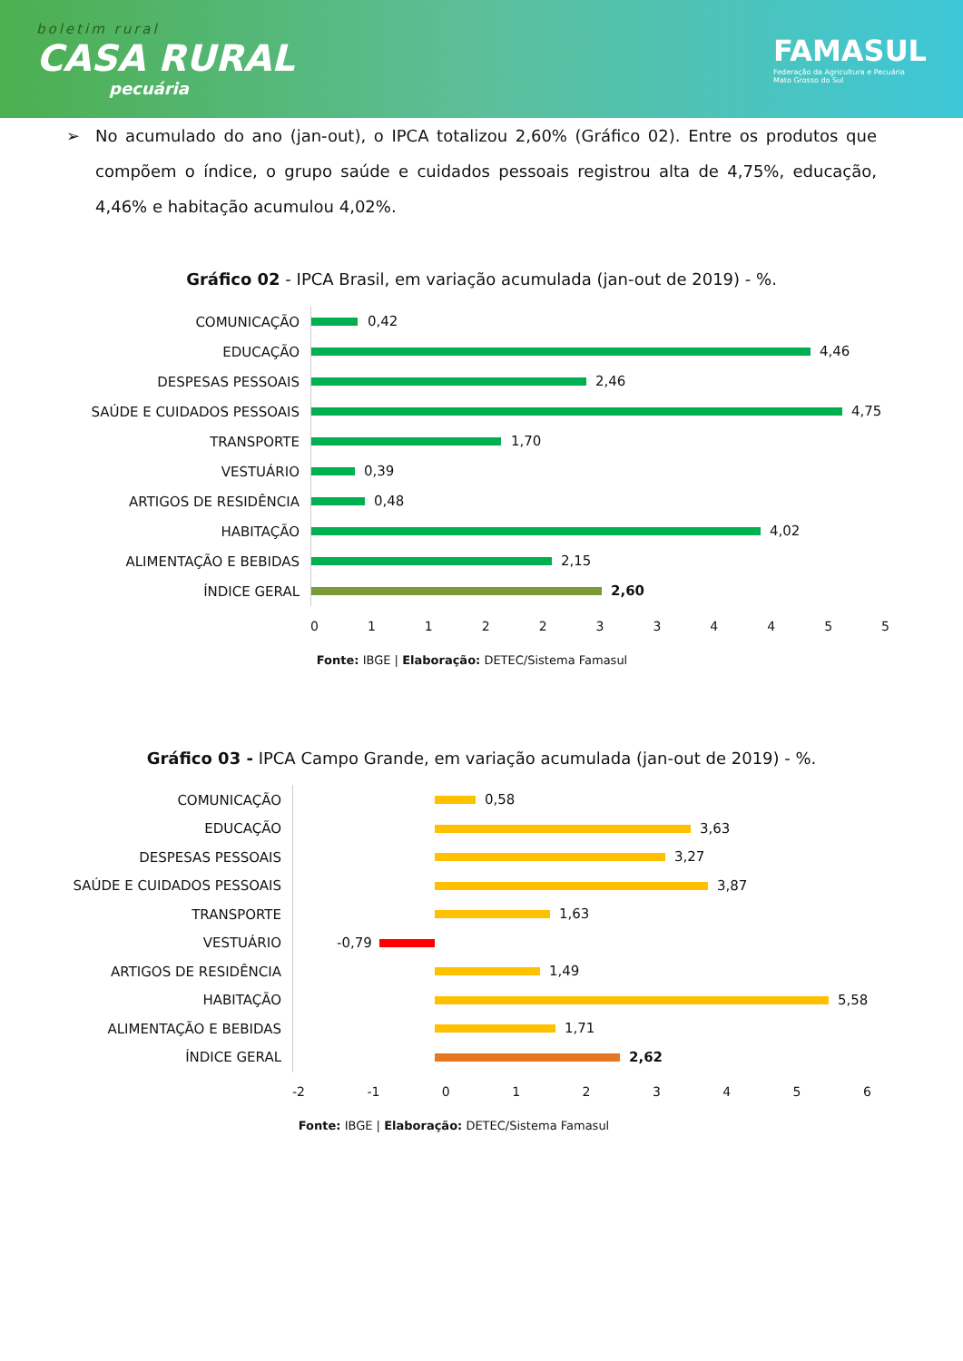boletim rural
CASA RURAL
pecuária
FAMASUL
Federação da Agricultura e Pecuária
Mato Grosso do Sul
➢ No acumulado do ano (jan-out), o IPCA totalizou 2,60% (Gráfico 02). Entre os produtos que compõem o índice, o grupo saúde e cuidados pessoais registrou alta de 4,75%, educação, 4,46% e habitação acumulou 4,02%.
Gráfico 02 - IPCA Brasil, em variação acumulada (jan-out de 2019) - %.
COMUNICAÇÃO
0,42
EDUCAÇÃO
4,46
DESPESAS PESSOAIS
2,46
SAÚDE E CUIDADOS PESSOAIS
4,75
TRANSPORTE
1,70
VESTUÁRIO
0,39
ARTIGOS DE RESIDÊNCIA
0,48
HABITAÇÃO
4,02
ALIMENTAÇÃO E BEBIDAS
2,15
ÍNDICE GERAL
2,60
0 1 1 2 2 3 3 4 4 5 5
Fonte: IBGE | Elaboração: DETEC/Sistema Famasul
Gráfico 03 - IPCA Campo Grande, em variação acumulada (jan-out de 2019) - %.
COMUNICAÇÃO
0,58
EDUCAÇÃO
3,63
DESPESAS PESSOAIS
3,27
SAÚDE E CUIDADOS PESSOAIS
3,87
TRANSPORTE
1,63
VESTUÁRIO
-0,79
ARTIGOS DE RESIDÊNCIA
1,49
HABITAÇÃO
5,58
ALIMENTAÇÃO E BEBIDAS
1,71
ÍNDICE GERAL
2,62
-2 -1 0 1 2 3 4 5 6
Fonte: IBGE | Elaboração: DETEC/Sistema Famasul